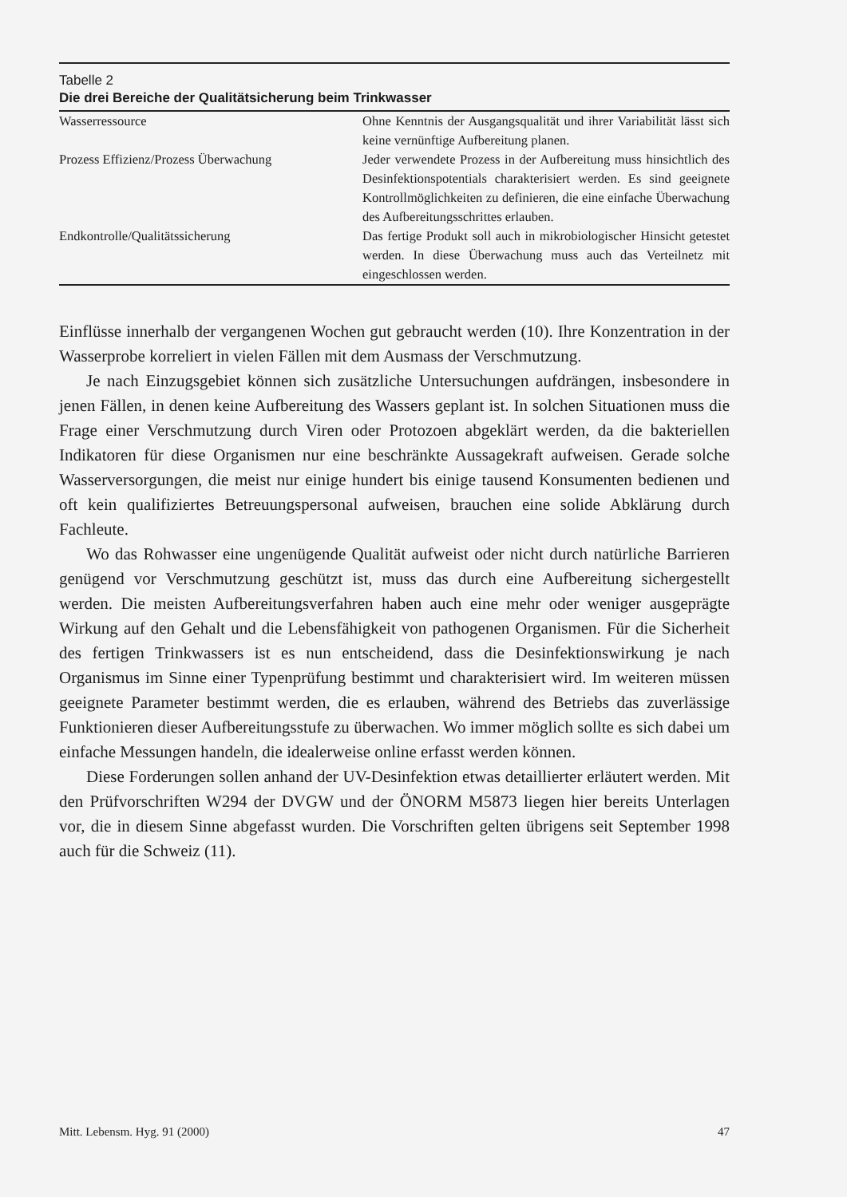Tabelle 2
Die drei Bereiche der Qualitätsicherung beim Trinkwasser
| Wasserressource | Ohne Kenntnis der Ausgangsqualität und ihrer Variabilität lässt sich keine vernünftige Aufbereitung planen. |
| Prozess Effizienz/Prozess Überwachung | Jeder verwendete Prozess in der Aufbereitung muss hinsichtlich des Desinfektionspotentials charakterisiert werden. Es sind geeignete Kontrollmöglichkeiten zu definieren, die eine einfache Überwachung des Aufbereitungsschrittes erlauben. |
| Endkontrolle/Qualitätssicherung | Das fertige Produkt soll auch in mikrobiologischer Hinsicht getestet werden. In diese Überwachung muss auch das Verteilnetz mit eingeschlossen werden. |
Einflüsse innerhalb der vergangenen Wochen gut gebraucht werden (10). Ihre Konzentration in der Wasserprobe korreliert in vielen Fällen mit dem Ausmass der Verschmutzung.
Je nach Einzugsgebiet können sich zusätzliche Untersuchungen aufdrängen, insbesondere in jenen Fällen, in denen keine Aufbereitung des Wassers geplant ist. In solchen Situationen muss die Frage einer Verschmutzung durch Viren oder Protozoen abgeklärt werden, da die bakteriellen Indikatoren für diese Organismen nur eine beschränkte Aussagekraft aufweisen. Gerade solche Wasserversorgungen, die meist nur einige hundert bis einige tausend Konsumenten bedienen und oft kein qualifiziertes Betreuungspersonal aufweisen, brauchen eine solide Abklärung durch Fachleute.
Wo das Rohwasser eine ungenügende Qualität aufweist oder nicht durch natürliche Barrieren genügend vor Verschmutzung geschützt ist, muss das durch eine Aufbereitung sichergestellt werden. Die meisten Aufbereitungsverfahren haben auch eine mehr oder weniger ausgeprägte Wirkung auf den Gehalt und die Lebensfähigkeit von pathogenen Organismen. Für die Sicherheit des fertigen Trinkwassers ist es nun entscheidend, dass die Desinfektionswirkung je nach Organismus im Sinne einer Typenprüfung bestimmt und charakterisiert wird. Im weiteren müssen geeignete Parameter bestimmt werden, die es erlauben, während des Betriebs das zuverlässige Funktionieren dieser Aufbereitungsstufe zu überwachen. Wo immer möglich sollte es sich dabei um einfache Messungen handeln, die idealerweise online erfasst werden können.
Diese Forderungen sollen anhand der UV-Desinfektion etwas detaillierter erläutert werden. Mit den Prüfvorschriften W294 der DVGW und der ÖNORM M5873 liegen hier bereits Unterlagen vor, die in diesem Sinne abgefasst wurden. Die Vorschriften gelten übrigens seit September 1998 auch für die Schweiz (11).
Mitt. Lebensm. Hyg. 91 (2000) 47